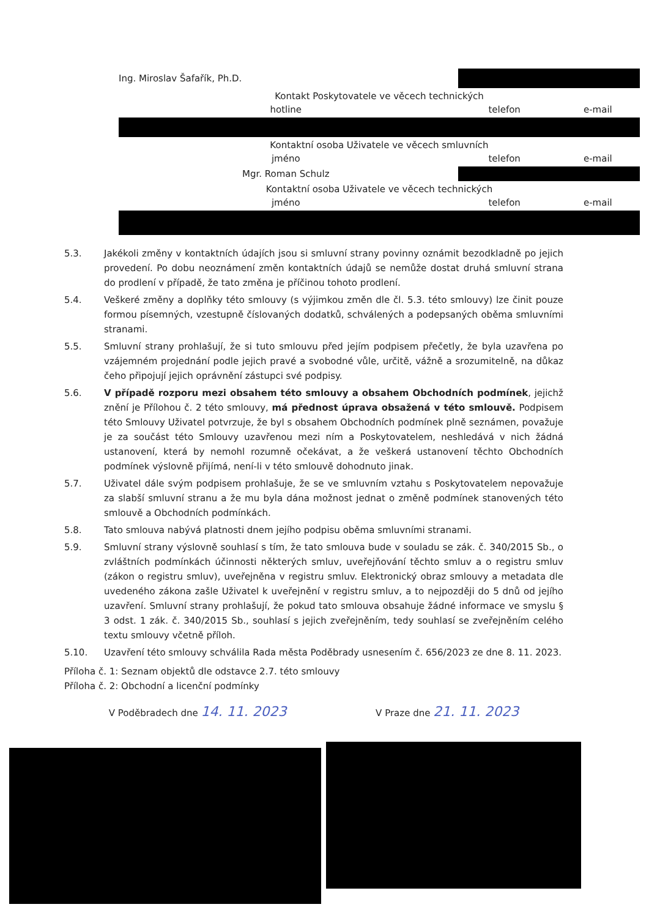| Ing. Miroslav Šafařík, Ph.D. | | |
| Kontakt Poskytovatele ve věcech technických | | |
| hotline | telefon | e-mail |
| Kontaktní osoba Uživatele ve věcech smluvních | | |
| jméno | telefon | e-mail |
| Mgr. Roman Schulz | | |
| Kontaktní osoba Uživatele ve věcech technických | | |
| jméno | telefon | e-mail |
5.3. Jakékoli změny v kontaktních údajích jsou si smluvní strany povinny oznámit bezodkladně po jejich provedení. Po dobu neoznámení změn kontaktních údajů se nemůže dostat druhá smluvní strana do prodlení v případě, že tato změna je příčinou tohoto prodlení.
5.4. Veškeré změny a doplňky této smlouvy (s výjimkou změn dle čl. 5.3. této smlouvy) lze činit pouze formou písemných, vzestupně číslovaných dodatků, schválených a podepsaných oběma smluvními stranami.
5.5. Smluvní strany prohlašují, že si tuto smlouvu před jejím podpisem přečetly, že byla uzavřena po vzájemném projednání podle jejich pravé a svobodné vůle, určitě, vážně a srozumitelně, na důkaz čeho připojují jejich oprávnění zástupci své podpisy.
5.6. V případě rozporu mezi obsahem této smlouvy a obsahem Obchodních podmínek, jejichž znění je Přílohou č. 2 této smlouvy, má přednost úprava obsažená v této smlouvě. Podpisem této Smlouvy Uživatel potvrzuje, že byl s obsahem Obchodních podmínek plně seznámen, považuje je za součást této Smlouvy uzavřenou mezi ním a Poskytovatelem, neshledává v nich žádná ustanovení, která by nemohl rozumně očekávat, a že veškerá ustanovení těchto Obchodních podmínek výslovně přijímá, není-li v této smlouvě dohodnuto jinak.
5.7. Uživatel dále svým podpisem prohlašuje, že se ve smluvním vztahu s Poskytovatelem nepovažuje za slabší smluvní stranu a že mu byla dána možnost jednat o změně podmínek stanovených této smlouvě a Obchodních podmínkách.
5.8. Tato smlouva nabývá platnosti dnem jejího podpisu oběma smluvními stranami.
5.9. Smluvní strany výslovně souhlasí s tím, že tato smlouva bude v souladu se zák. č. 340/2015 Sb., o zvláštních podmínkách účinnosti některých smluv, uveřejňování těchto smluv a o registru smluv (zákon o registru smluv), uveřejněna v registru smluv. Elektronický obraz smlouvy a metadata dle uvedeného zákona zašle Uživatel k uveřejnění v registru smluv, a to nejpozději do 5 dnů od jejího uzavření. Smluvní strany prohlašují, že pokud tato smlouva obsahuje žádné informace ve smyslu § 3 odst. 1 zák. č. 340/2015 Sb., souhlasí s jejich zveřejněním, tedy souhlasí se zveřejněním celého textu smlouvy včetně příloh.
5.10. Uzavření této smlouvy schválila Rada města Poděbrady usnesením č. 656/2023 ze dne 8. 11. 2023.
Příloha č. 1: Seznam objektů dle odstavce 2.7. této smlouvy
Příloha č. 2: Obchodní a licenční podmínky
V Poděbradech dne 14. 11. 2023 V Praze dne 21. 11. 2023